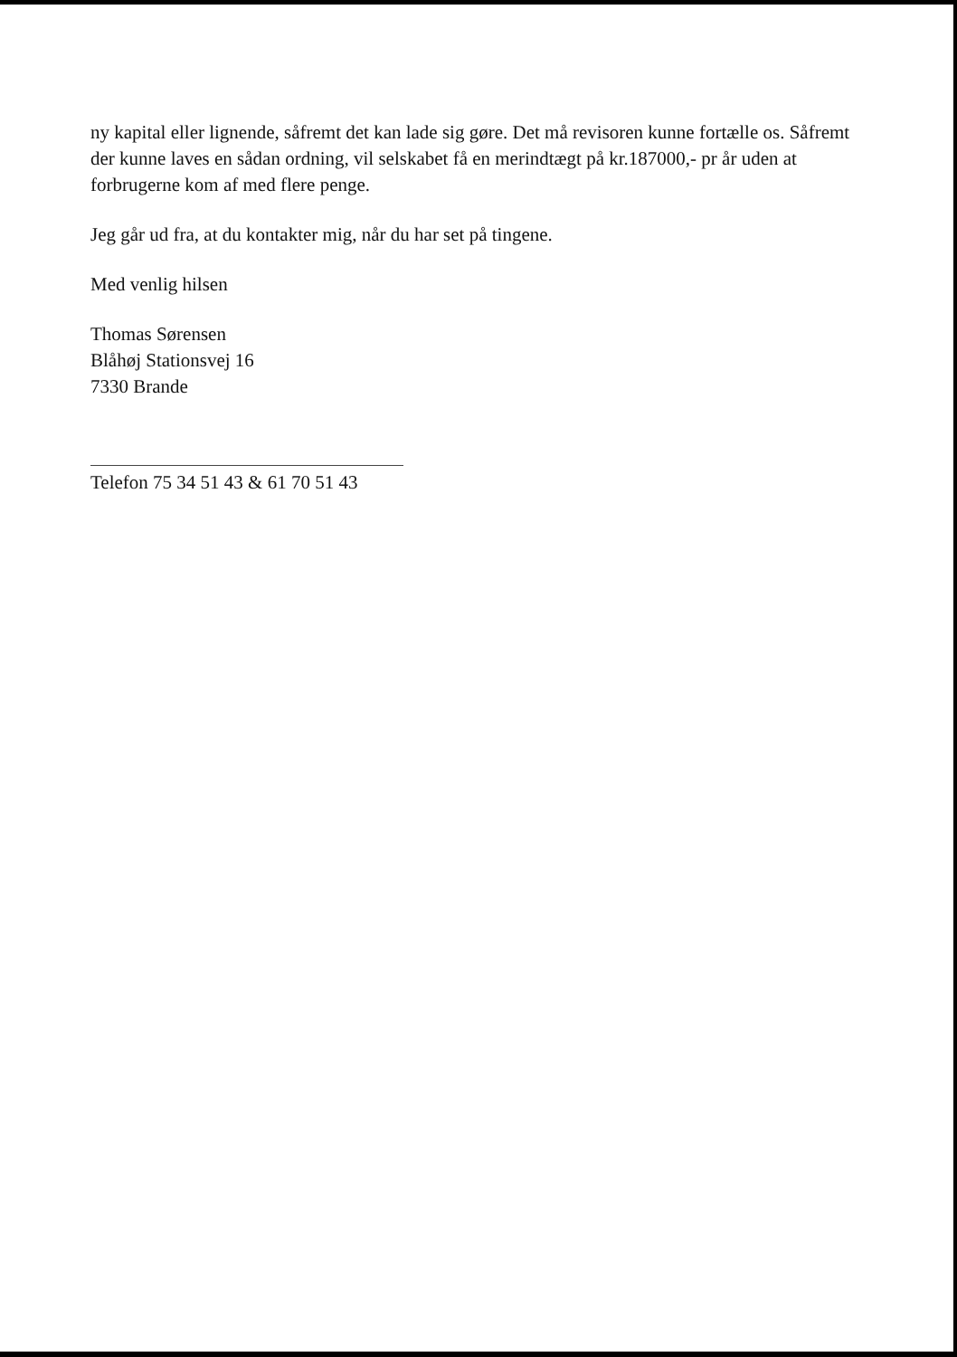ny kapital eller lignende, såfremt det kan lade sig gøre. Det må revisoren kunne fortælle os. Såfremt der kunne laves en sådan ordning, vil selskabet få en merindtægt på kr.187000,- pr år uden at forbrugerne kom af med flere penge.
Jeg går ud fra, at du kontakter mig, når du har set på tingene.
Med venlig hilsen
Thomas Sørensen
Blåhøj Stationsvej 16
7330 Brande
Telefon 75 34 51 43 & 61 70 51 43